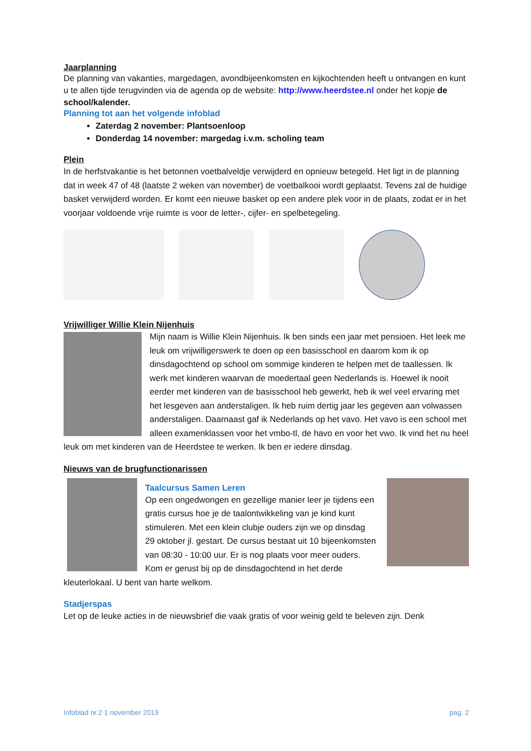Jaarplanning
De planning van vakanties, margedagen, avondbijeenkomsten en kijkochtenden heeft u ontvangen en kunt u te allen tijde terugvinden via de agenda op de website: http://www.heerdstee.nl onder het kopje de school/kalender.
Planning tot aan het volgende infoblad
Zaterdag 2 november: Plantsoenloop
Donderdag 14 november: margedag i.v.m. scholing team
Plein
In de herfstvakantie is het betonnen voetbalveldje verwijderd en opnieuw betegeld. Het ligt in de planning dat in week 47 of 48 (laatste 2 weken van november) de voetbalkooi wordt geplaatst. Tevens zal de huidige basket verwijderd worden. Er komt een nieuwe basket op een andere plek voor in de plaats, zodat er in het voorjaar voldoende vrije ruimte is voor de letter-, cijfer- en spelbetegeling.
Vrijwilliger Willie Klein Nijenhuis
Mijn naam is Willie Klein Nijenhuis. Ik ben sinds een jaar met pensioen. Het leek me leuk om vrijwilligerswerk te doen op een basisschool en daarom kom ik op dinsdagochtend op school om sommige kinderen te helpen met de taallessen. Ik werk met kinderen waarvan de moedertaal geen Nederlands is. Hoewel ik nooit eerder met kinderen van de basisschool heb gewerkt, heb ik wel veel ervaring met het lesgeven aan anderstaligen. Ik heb ruim dertig jaar les gegeven aan volwassen anderstaligen. Daarnaast gaf ik Nederlands op het vavo. Het vavo is een school met alleen examenklassen voor het vmbo-tl, de havo en voor het vwo. Ik vind het nu heel leuk om met kinderen van de Heerdstee te werken. Ik ben er iedere dinsdag.
Nieuws van de brugfunctionarissen
Taalcursus Samen Leren
Op een ongedwongen en gezellige manier leer je tijdens een gratis cursus hoe je de taalontwikkeling van je kind kunt stimuleren. Met een klein clubje ouders zijn we op dinsdag 29 oktober jl. gestart. De cursus bestaat uit 10 bijeenkomsten van 08:30 - 10:00 uur. Er is nog plaats voor meer ouders. Kom er gerust bij op de dinsdagochtend in het derde kleuterlokaal. U bent van harte welkom.
Stadjerspas
Let op de leuke acties in de nieuwsbrief die vaak gratis of voor weinig geld te beleven zijn. Denk
Infoblad nr.2 1 november 2019 pag. 2